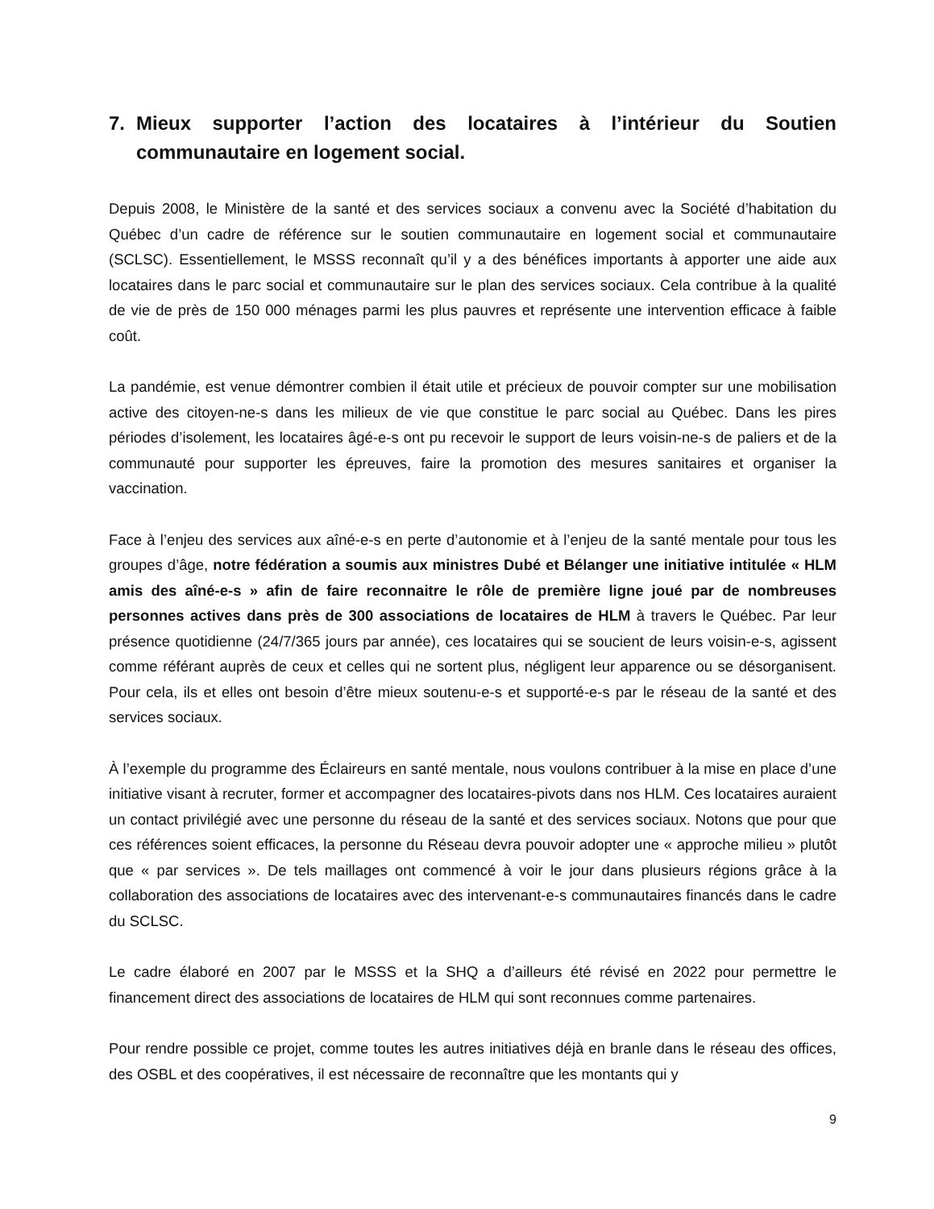7. Mieux supporter l’action des locataires à l’intérieur du Soutien communautaire en logement social.
Depuis 2008, le Ministère de la santé et des services sociaux a convenu avec la Société d’habitation du Québec d’un cadre de référence sur le soutien communautaire en logement social et communautaire (SCLSC). Essentiellement, le MSSS reconnaît qu’il y a des bénéfices importants à apporter une aide aux locataires dans le parc social et communautaire sur le plan des services sociaux. Cela contribue à la qualité de vie de près de 150 000 ménages parmi les plus pauvres et représente une intervention efficace à faible coût.
La pandémie, est venue démontrer combien il était utile et précieux de pouvoir compter sur une mobilisation active des citoyen-ne-s dans les milieux de vie que constitue le parc social au Québec. Dans les pires périodes d’isolement, les locataires âgé-e-s ont pu recevoir le support de leurs voisin-ne-s de paliers et de la communauté pour supporter les épreuves, faire la promotion des mesures sanitaires et organiser la vaccination.
Face à l’enjeu des services aux aîné-e-s en perte d’autonomie et à l’enjeu de la santé mentale pour tous les groupes d’âge, notre fédération a soumis aux ministres Dubé et Bélanger une initiative intitulée « HLM amis des aîné-e-s » afin de faire reconnaitre le rôle de première ligne joué par de nombreuses personnes actives dans près de 300 associations de locataires de HLM à travers le Québec. Par leur présence quotidienne (24/7/365 jours par année), ces locataires qui se soucient de leurs voisin-e-s, agissent comme référant auprès de ceux et celles qui ne sortent plus, négligent leur apparence ou se désorganisent. Pour cela, ils et elles ont besoin d’être mieux soutenu-e-s et supporté-e-s par le réseau de la santé et des services sociaux.
À l’exemple du programme des Éclaireurs en santé mentale, nous voulons contribuer à la mise en place d’une initiative visant à recruter, former et accompagner des locataires-pivots dans nos HLM. Ces locataires auraient un contact privilégié avec une personne du réseau de la santé et des services sociaux. Notons que pour que ces références soient efficaces, la personne du Réseau devra pouvoir adopter une « approche milieu » plutôt que « par services ». De tels maillages ont commencé à voir le jour dans plusieurs régions grâce à la collaboration des associations de locataires avec des intervenant-e-s communautaires financés dans le cadre du SCLSC.
Le cadre élaboré en 2007 par le MSSS et la SHQ a d’ailleurs été révisé en 2022 pour permettre le financement direct des associations de locataires de HLM qui sont reconnues comme partenaires.
Pour rendre possible ce projet, comme toutes les autres initiatives déjà en branle dans le réseau des offices, des OSBL et des coopératives, il est nécessaire de reconnaître que les montants qui y
9